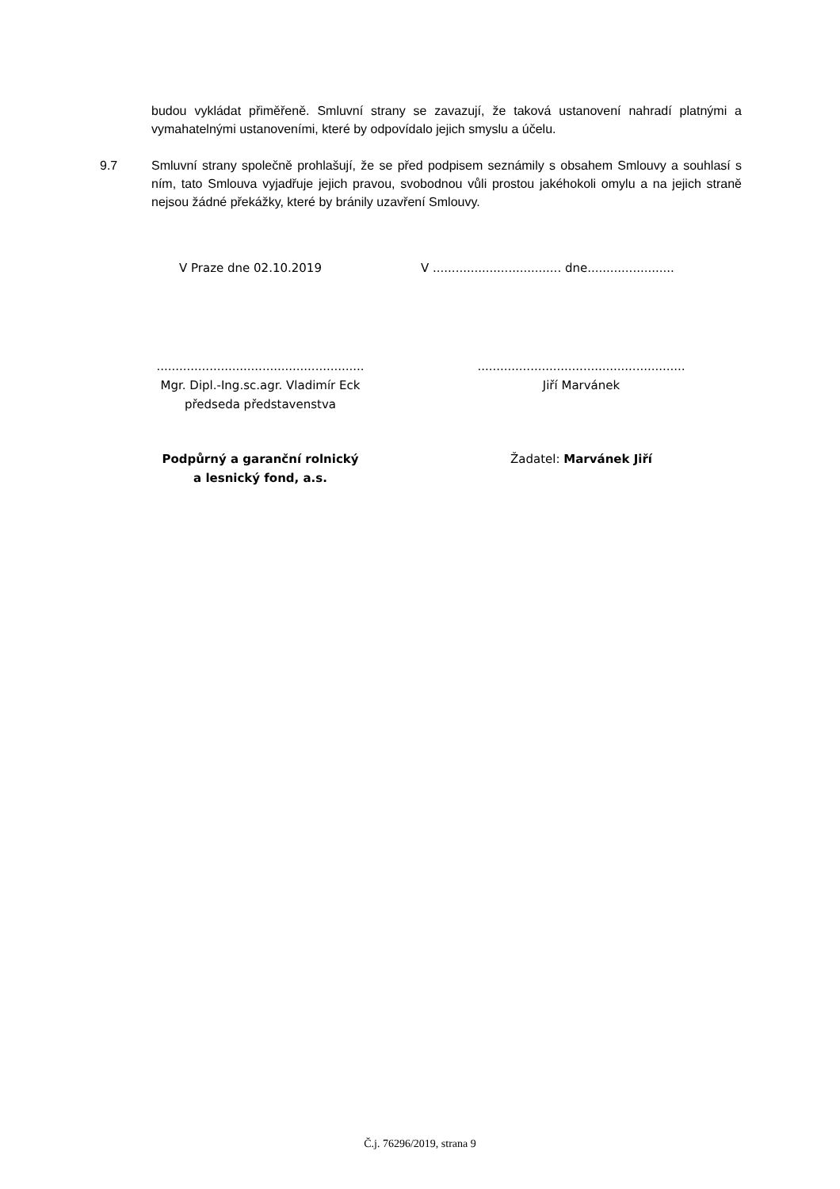budou vykládat přiměřeně. Smluvní strany se zavazují, že taková ustanovení nahradí platnými a vymahatelnými ustanoveními, které by odpovídalo jejich smyslu a účelu.
9.7 Smluvní strany společně prohlašují, že se před podpisem seznámily s obsahem Smlouvy a souhlasí s ním, tato Smlouva vyjadřuje jejich pravou, svobodnou vůli prostou jakéhokoli omylu a na jejich straně nejsou žádné překážky, které by bránily uzavření Smlouvy.
V Praze dne 02.10.2019 V .................................. dne.......................
.......................................................
Mgr. Dipl.-Ing.sc.agr. Vladimír Eck
předseda představenstva
.......................................................
Jiří Marvánek
Podpůrný a garanční rolnický
a lesnický fond, a.s.
Žadatel: Marvánek Jiří
Č.j. 76296/2019, strana 9